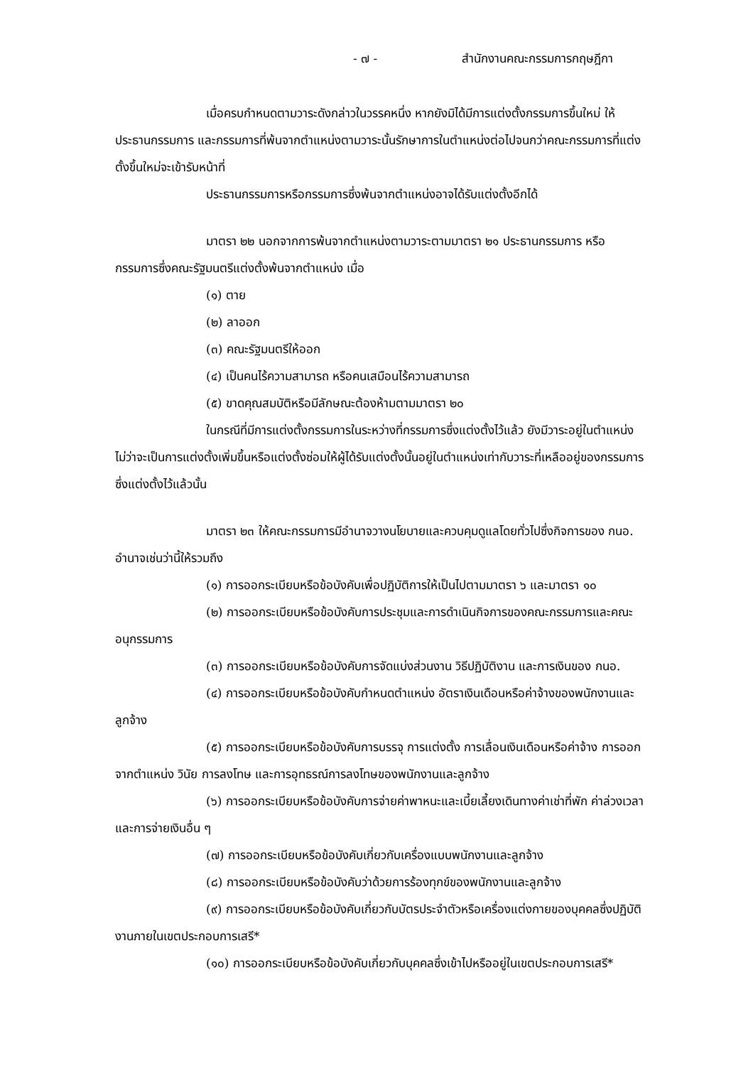- ๗ - สำนักงานคณะกรรมการกฤษฎีกา
เมื่อครบกำหนดตามวาระดังกล่าวในวรรคหนึ่ง หากยังมิได้มีการแต่งตั้งกรรมการขึ้นใหม่ ให้ประธานกรรมการ และกรรมการที่พ้นจากตำแหน่งตามวาระนั้นรักษาการในตำแหน่งต่อไปจนกว่าคณะกรรมการที่แต่งตั้งขึ้นใหม่จะเข้ารับหน้าที่
ประธานกรรมการหรือกรรมการซึ่งพ้นจากตำแหน่งอาจได้รับแต่งตั้งอีกได้
มาตรา ๒๒ นอกจากการพ้นจากตำแหน่งตามวาระตามมาตรา ๒๑ ประธานกรรมการ หรือกรรมการซึ่งคณะรัฐมนตรีแต่งตั้งพ้นจากตำแหน่ง เมื่อ
(๑) ตาย
(๒) ลาออก
(๓) คณะรัฐมนตรีให้ออก
(๔) เป็นคนไร้ความสามารถ หรือคนเสมือนไร้ความสามารถ
(๕) ขาดคุณสมบัติหรือมีลักษณะต้องห้ามตามมาตรา ๒๐
ในกรณีที่มีการแต่งตั้งกรรมการในระหว่างที่กรรมการซึ่งแต่งตั้งไว้แล้ว ยังมีวาระอยู่ในตำแหน่งไม่ว่าจะเป็นการแต่งตั้งเพิ่มขึ้นหรือแต่งตั้งซ่อมให้ผู้ได้รับแต่งตั้งนั้นอยู่ในตำแหน่งเท่ากับวาระที่เหลืออยู่ของกรรมการซึ่งแต่งตั้งไว้แล้วนั้น
มาตรา ๒๓ ให้คณะกรรมการมีอำนาจวางนโยบายและควบคุมดูแลโดยทั่วไปซึ่งกิจการของ กนอ. อำนาจเช่นว่านี้ให้รวมถึง
(๑) การออกระเบียบหรือข้อบังคับเพื่อปฏิบัติการให้เป็นไปตามมาตรา ๖ และมาตรา ๑๐
(๒) การออกระเบียบหรือข้อบังคับการประชุมและการดำเนินกิจการของคณะกรรมการและคณะอนุกรรมการ
(๓) การออกระเบียบหรือข้อบังคับการจัดแบ่งส่วนงาน วิธีปฏิบัติงาน และการเงินของ กนอ.
(๔) การออกระเบียบหรือข้อบังคับกำหนดตำแหน่ง อัตราเงินเดือนหรือค่าจ้างของพนักงานและลูกจ้าง
(๕) การออกระเบียบหรือข้อบังคับการบรรจุ การแต่งตั้ง การเลื่อนเงินเดือนหรือค่าจ้าง การออกจากตำแหน่ง วินัย การลงโทษ และการอุทธรณ์การลงโทษของพนักงานและลูกจ้าง
(๖) การออกระเบียบหรือข้อบังคับการจ่ายค่าพาหนะและเบี้ยเลี้ยงเดินทางค่าเช่าที่พัก ค่าล่วงเวลา และการจ่ายเงินอื่น ๆ
(๗) การออกระเบียบหรือข้อบังคับเกี่ยวกับเครื่องแบบพนักงานและลูกจ้าง
(๘) การออกระเบียบหรือข้อบังคับว่าด้วยการร้องทุกข์ของพนักงานและลูกจ้าง
(๙) การออกระเบียบหรือข้อบังคับเกี่ยวกับบัตรประจำตัวหรือเครื่องแต่งกายของบุคคลซึ่งปฏิบัติงานภายในเขตประกอบการเสรี*
(๑๐) การออกระเบียบหรือข้อบังคับเกี่ยวกับบุคคลซึ่งเข้าไปหรืออยู่ในเขตประกอบการเสรี*